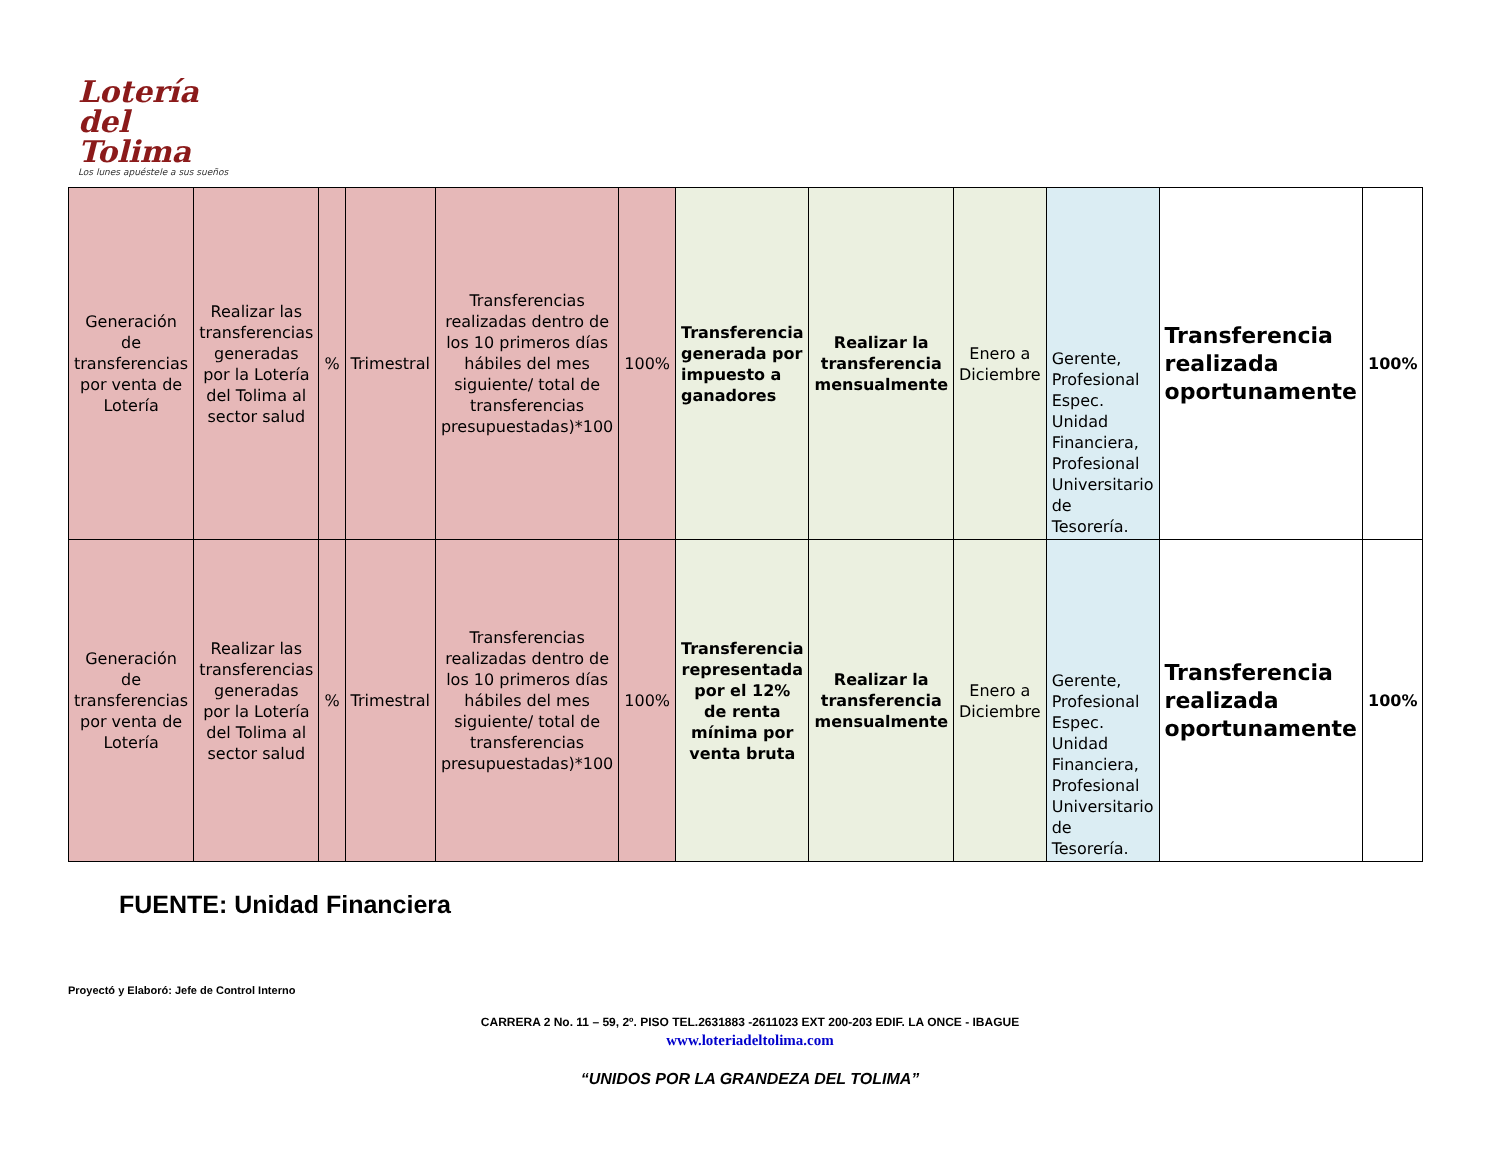Lotería del
Tolima
Los lunes apuéstele a sus sueños
| Generación de transferencias por venta de Lotería | Realizar las transferencias generadas por la Lotería del Tolima al sector salud | % | Trimestral | Transferencias realizadas dentro de los 10 primeros días hábiles del mes siguiente/ total de transferencias presupuestadas)*100 | 100% | Transferencia generada por impuesto a ganadores | Realizar la transferencia mensualmente | Enero a Diciembre | Gerente, Profesional Espec. Unidad Financiera, Profesional Universitario de Tesorería. | Transferencia realizada oportunamente | 100% |
| Generación de transferencias por venta de Lotería | Realizar las transferencias generadas por la Lotería del Tolima al sector salud | % | Trimestral | Transferencias realizadas dentro de los 10 primeros días hábiles del mes siguiente/ total de transferencias presupuestadas)*100 | 100% | Transferencia representada por el 12% de renta mínima por venta bruta | Realizar la transferencia mensualmente | Enero a Diciembre | Gerente, Profesional Espec. Unidad Financiera, Profesional Universitario de Tesorería. | Transferencia realizada oportunamente | 100% |
FUENTE: Unidad Financiera
Proyectó y Elaboró: Jefe de Control Interno
CARRERA 2 No. 11 – 59, 2º. PISO TEL.2631883 -2611023 EXT 200-203 EDIF. LA ONCE - IBAGUE
www.loteriadeltolima.com
“UNIDOS POR LA GRANDEZA DEL TOLIMA”